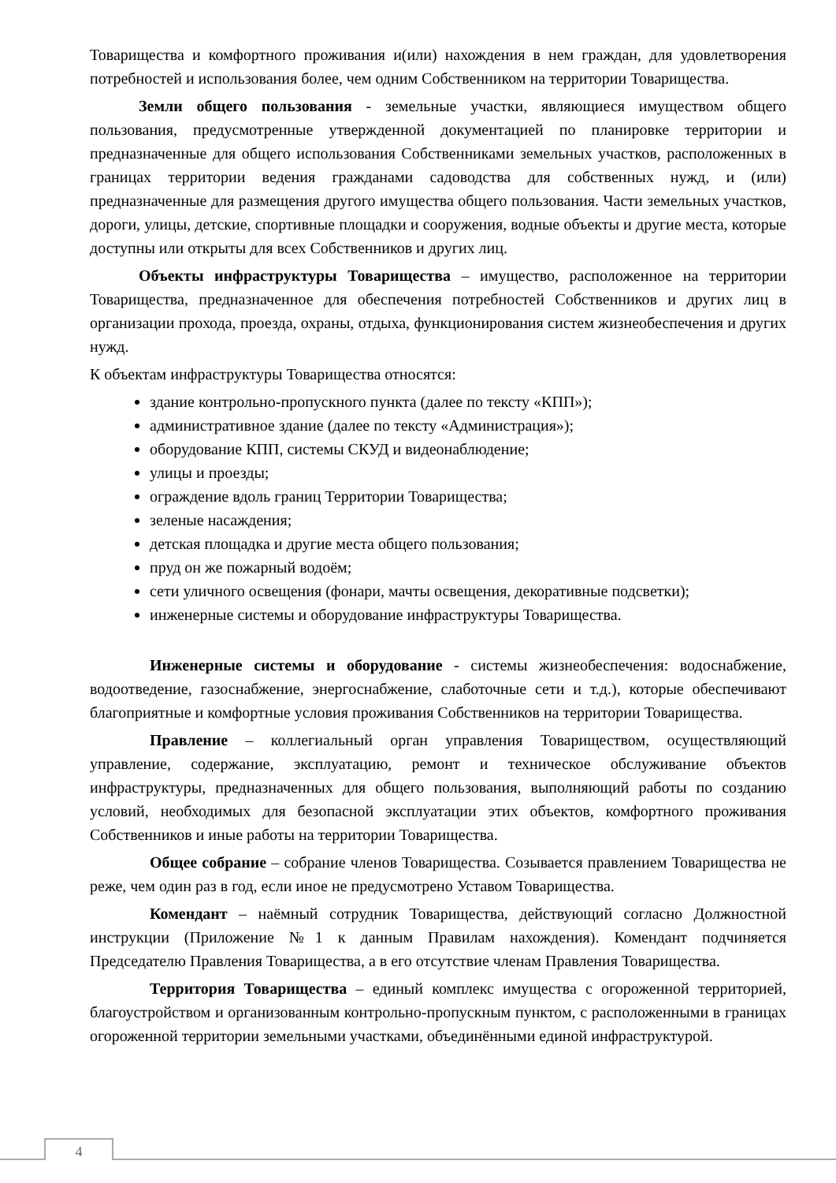Товарищества и комфортного проживания и(или) нахождения в нем граждан, для удовлетворения потребностей и использования более, чем одним Собственником на территории Товарищества.
Земли общего пользования - земельные участки, являющиеся имуществом общего пользования, предусмотренные утвержденной документацией по планировке территории и предназначенные для общего использования Собственниками земельных участков, расположенных в границах территории ведения гражданами садоводства для собственных нужд, и (или) предназначенные для размещения другого имущества общего пользования. Части земельных участков, дороги, улицы, детские, спортивные площадки и сооружения, водные объекты и другие места, которые доступны или открыты для всех Собственников и других лиц.
Объекты инфраструктуры Товарищества – имущество, расположенное на территории Товарищества, предназначенное для обеспечения потребностей Собственников и других лиц в организации прохода, проезда, охраны, отдыха, функционирования систем жизнеобеспечения и других нужд.
К объектам инфраструктуры Товарищества относятся:
здание контрольно-пропускного пункта (далее по тексту «КПП»);
административное здание (далее по тексту «Администрация»);
оборудование КПП, системы СКУД и видеонаблюдение;
улицы и проезды;
ограждение вдоль границ Территории Товарищества;
зеленые насаждения;
детская площадка и другие места общего пользования;
пруд он же пожарный водоём;
сети уличного освещения (фонари, мачты освещения, декоративные подсветки);
инженерные системы и оборудование инфраструктуры Товарищества.
Инженерные системы и оборудование - системы жизнеобеспечения: водоснабжение, водоотведение, газоснабжение, энергоснабжение, слаботочные сети и т.д.), которые обеспечивают благоприятные и комфортные условия проживания Собственников на территории Товарищества.
Правление – коллегиальный орган управления Товариществом, осуществляющий управление, содержание, эксплуатацию, ремонт и техническое обслуживание объектов инфраструктуры, предназначенных для общего пользования, выполняющий работы по созданию условий, необходимых для безопасной эксплуатации этих объектов, комфортного проживания Собственников и иные работы на территории Товарищества.
Общее собрание – собрание членов Товарищества. Созывается правлением Товарищества не реже, чем один раз в год, если иное не предусмотрено Уставом Товарищества.
Комендант – наёмный сотрудник Товарищества, действующий согласно Должностной инструкции (Приложение №1 к данным Правилам нахождения). Комендант подчиняется Председателю Правления Товарищества, а в его отсутствие членам Правления Товарищества.
Территория Товарищества – единый комплекс имущества с огороженной территорией, благоустройством и организованным контрольно-пропускным пунктом, с расположенными в границах огороженной территории земельными участками, объединёнными единой инфраструктурой.
4